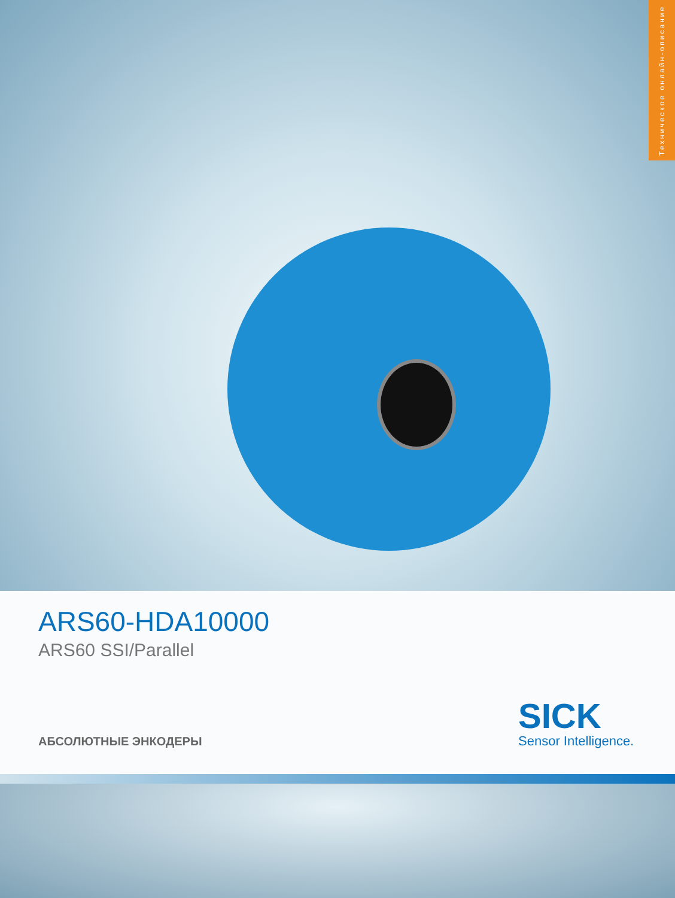Техническое онлайн-описание
ARS60-HDA10000
ARS60 SSI/Parallel
АБСОЛЮТНЫЕ ЭНКОДЕРЫ
SICK
Sensor Intelligence.